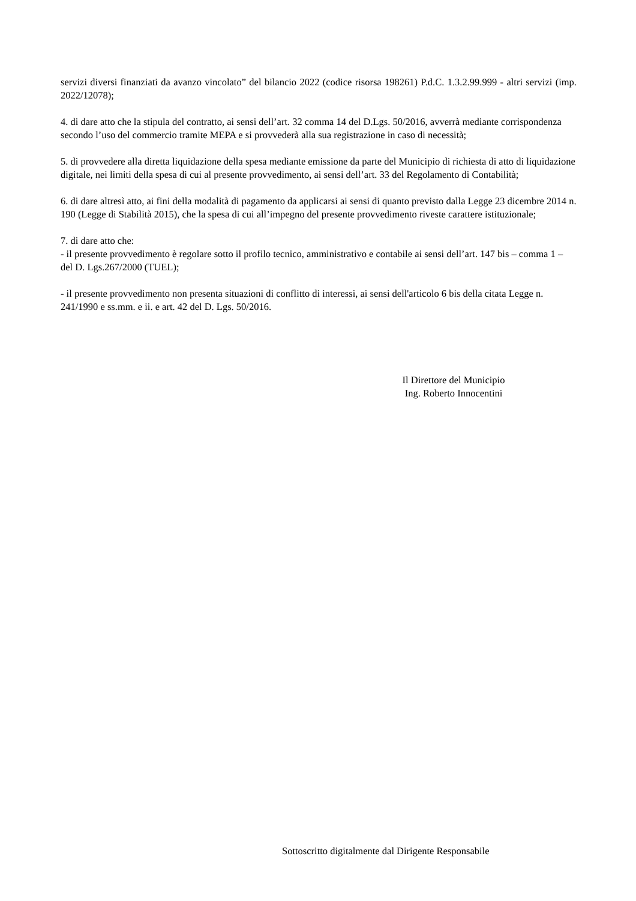servizi diversi finanziati da avanzo vincolato” del bilancio 2022 (codice risorsa 198261) P.d.C. 1.3.2.99.999 - altri servizi (imp. 2022/12078);
4. di dare atto che la stipula del contratto, ai sensi dell’art. 32 comma 14 del D.Lgs. 50/2016, avverrà mediante corrispondenza secondo l’uso del commercio tramite MEPA e si provvederà alla sua registrazione in caso di necessità;
5. di provvedere alla diretta liquidazione della spesa mediante emissione da parte del Municipio di richiesta di atto di liquidazione digitale, nei limiti della spesa di cui al presente provvedimento, ai sensi dell’art. 33 del Regolamento di Contabilità;
6. di dare altresì atto, ai fini della modalità di pagamento da applicarsi ai sensi di quanto previsto dalla Legge 23 dicembre 2014 n. 190 (Legge di Stabilità 2015), che la spesa di cui all’impegno del presente provvedimento riveste carattere istituzionale;
7. di dare atto che:
- il presente provvedimento è regolare sotto il profilo tecnico, amministrativo e contabile ai sensi dell’art. 147 bis – comma 1 – del D. Lgs.267/2000 (TUEL);
- il presente provvedimento non presenta situazioni di conflitto di interessi, ai sensi dell'articolo 6 bis della citata Legge n. 241/1990 e ss.mm. e ii. e art. 42 del D. Lgs. 50/2016.
Il Direttore del Municipio
Ing. Roberto Innocentini
Sottoscritto digitalmente dal Dirigente Responsabile